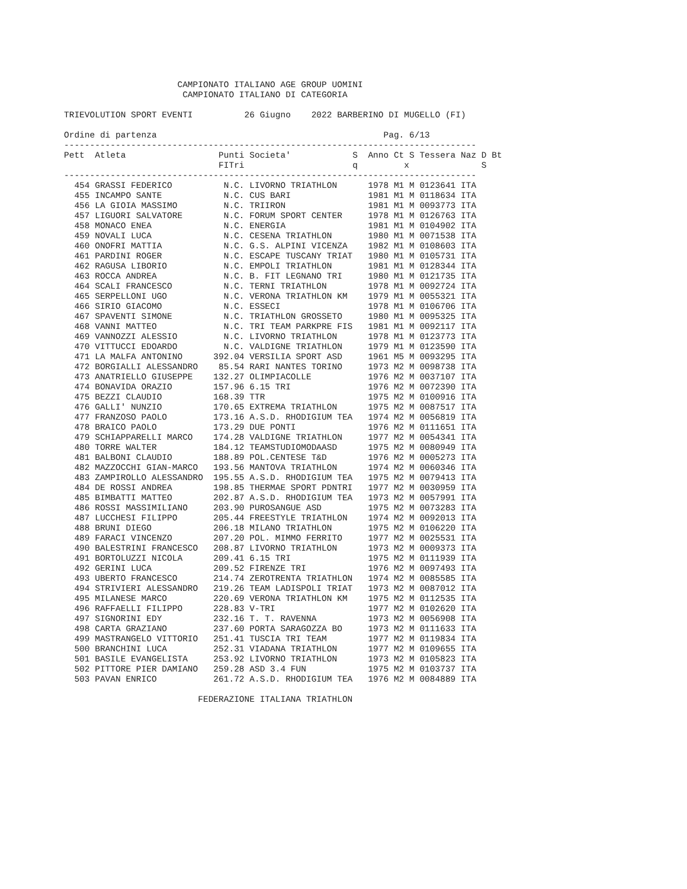CAMPIONATO ITALIANO AGE GROUP UOMINI
                       CAMPIONATO ITALIANO DI CATEGORIA

TRIEVOLUTION SPORT EVENTI          26 Giugno    2022 BARBERINO DI MUGELLO (FI)

Ordine di partenza                                            Pag. 6/13
--------------------------------------------------------------------------------
Pett  Atleta                  Punti Societa'            S  Anno Ct S Tessera Naz D Bt
                              FITri                     q         x              S
--------------------------------------------------------------------------------
  454 GRASSI FEDERICO          N.C. LIVORNO TRIATHLON      1978 M1 M 0123641 ITA
  455 INCAMPO SANTE            N.C. CUS BARI               1981 M1 M 0118634 ITA
  456 LA GIOIA MASSIMO         N.C. TRIIRON                1981 M1 M 0093773 ITA
  457 LIGUORI SALVATORE        N.C. FORUM SPORT CENTER     1978 M1 M 0126763 ITA
  458 MONACO ENEA              N.C. ENERGIA                1981 M1 M 0104902 ITA
  459 NOVALI LUCA              N.C. CESENA TRIATHLON       1980 M1 M 0071538 ITA
  460 ONOFRI MATTIA            N.C. G.S. ALPINI VICENZA    1982 M1 M 0108603 ITA
  461 PARDINI ROGER            N.C. ESCAPE TUSCANY TRIAT   1980 M1 M 0105731 ITA
  462 RAGUSA LIBORIO           N.C. EMPOLI TRIATHLON       1981 M1 M 0128344 ITA
  463 ROCCA ANDREA             N.C. B. FIT LEGNANO TRI     1980 M1 M 0121735 ITA
  464 SCALI FRANCESCO          N.C. TERNI TRIATHLON        1978 M1 M 0092724 ITA
  465 SERPELLONI UGO           N.C. VERONA TRIATHLON KM    1979 M1 M 0055321 ITA
  466 SIRIO GIACOMO            N.C. ESSECI                 1978 M1 M 0106706 ITA
  467 SPAVENTI SIMONE          N.C. TRIATHLON GROSSETO     1980 M1 M 0095325 ITA
  468 VANNI MATTEO             N.C. TRI TEAM PARKPRE FIS   1981 M1 M 0092117 ITA
  469 VANNOZZI ALESSIO         N.C. LIVORNO TRIATHLON      1978 M1 M 0123773 ITA
  470 VITTUCCI EDOARDO         N.C. VALDIGNE TRIATHLON     1979 M1 M 0123590 ITA
  471 LA MALFA ANTONINO      392.04 VERSILIA SPORT ASD     1961 M5 M 0093295 ITA
  472 BORGIALLI ALESSANDRO    85.54 RARI NANTES TORINO     1973 M2 M 0098738 ITA
  473 ANATRIELLO GIUSEPPE    132.27 OLIMPIACOLLE           1976 M2 M 0037107 ITA
  474 BONAVIDA ORAZIO        157.96 6.15 TRI               1976 M2 M 0072390 ITA
  475 BEZZI CLAUDIO          168.39 TTR                    1975 M2 M 0100916 ITA
  476 GALLI' NUNZIO          170.65 EXTREMA TRIATHLON      1975 M2 M 0087517 ITA
  477 FRANZOSO PAOLO         173.16 A.S.D. RHODIGIUM TEA   1974 M2 M 0056819 ITA
  478 BRAICO PAOLO           173.29 DUE PONTI              1976 M2 M 0111651 ITA
  479 SCHIAPPARELLI MARCO    174.28 VALDIGNE TRIATHLON     1977 M2 M 0054341 ITA
  480 TORRE WALTER           184.12 TEAMSTUDIOMODAASD      1975 M2 M 0080949 ITA
  481 BALBONI CLAUDIO        188.89 POL.CENTESE T&D        1976 M2 M 0005273 ITA
  482 MAZZOCCHI GIAN-MARCO   193.56 MANTOVA TRIATHLON      1974 M2 M 0060346 ITA
  483 ZAMPIROLLO ALESSANDRO  195.55 A.S.D. RHODIGIUM TEA   1975 M2 M 0079413 ITA
  484 DE ROSSI ANDREA        198.85 THERMAE SPORT PDNTRI   1977 M2 M 0030959 ITA
  485 BIMBATTI MATTEO        202.87 A.S.D. RHODIGIUM TEA   1973 M2 M 0057991 ITA
  486 ROSSI MASSIMILIANO     203.90 PUROSANGUE ASD         1975 M2 M 0073283 ITA
  487 LUCCHESI FILIPPO       205.44 FREESTYLE TRIATHLON    1974 M2 M 0092013 ITA
  488 BRUNI DIEGO            206.18 MILANO TRIATHLON       1975 M2 M 0106220 ITA
  489 FARACI VINCENZO        207.20 POL. MIMMO FERRITO     1977 M2 M 0025531 ITA
  490 BALESTRINI FRANCESCO   208.87 LIVORNO TRIATHLON      1973 M2 M 0009373 ITA
  491 BORTOLUZZI NICOLA      209.41 6.15 TRI               1975 M2 M 0111939 ITA
  492 GERINI LUCA            209.52 FIRENZE TRI            1976 M2 M 0097493 ITA
  493 UBERTO FRANCESCO       214.74 ZEROTRENTA TRIATHLON   1974 M2 M 0085585 ITA
  494 STRIVIERI ALESSANDRO   219.26 TEAM LADISPOLI TRIAT   1973 M2 M 0087012 ITA
  495 MILANESE MARCO         220.69 VERONA TRIATHLON KM    1975 M2 M 0112535 ITA
  496 RAFFAELLI FILIPPO      228.83 V-TRI                  1977 M2 M 0102620 ITA
  497 SIGNORINI EDY          232.16 T. T. RAVENNA          1973 M2 M 0056908 ITA
  498 CARTA GRAZIANO         237.60 PORTA SARAGOZZA BO     1973 M2 M 0111633 ITA
  499 MASTRANGELO VITTORIO   251.41 TUSCIA TRI TEAM        1977 M2 M 0119834 ITA
  500 BRANCHINI LUCA         252.31 VIADANA TRIATHLON      1977 M2 M 0109655 ITA
  501 BASILE EVANGELISTA     253.92 LIVORNO TRIATHLON      1973 M2 M 0105823 ITA
  502 PITTORE PIER DAMIANO   259.28 ASD 3.4 FUN            1975 M2 M 0103737 ITA
  503 PAVAN ENRICO           261.72 A.S.D. RHODIGIUM TEA   1976 M2 M 0084889 ITA

                          FEDERAZIONE ITALIANA TRIATHLON